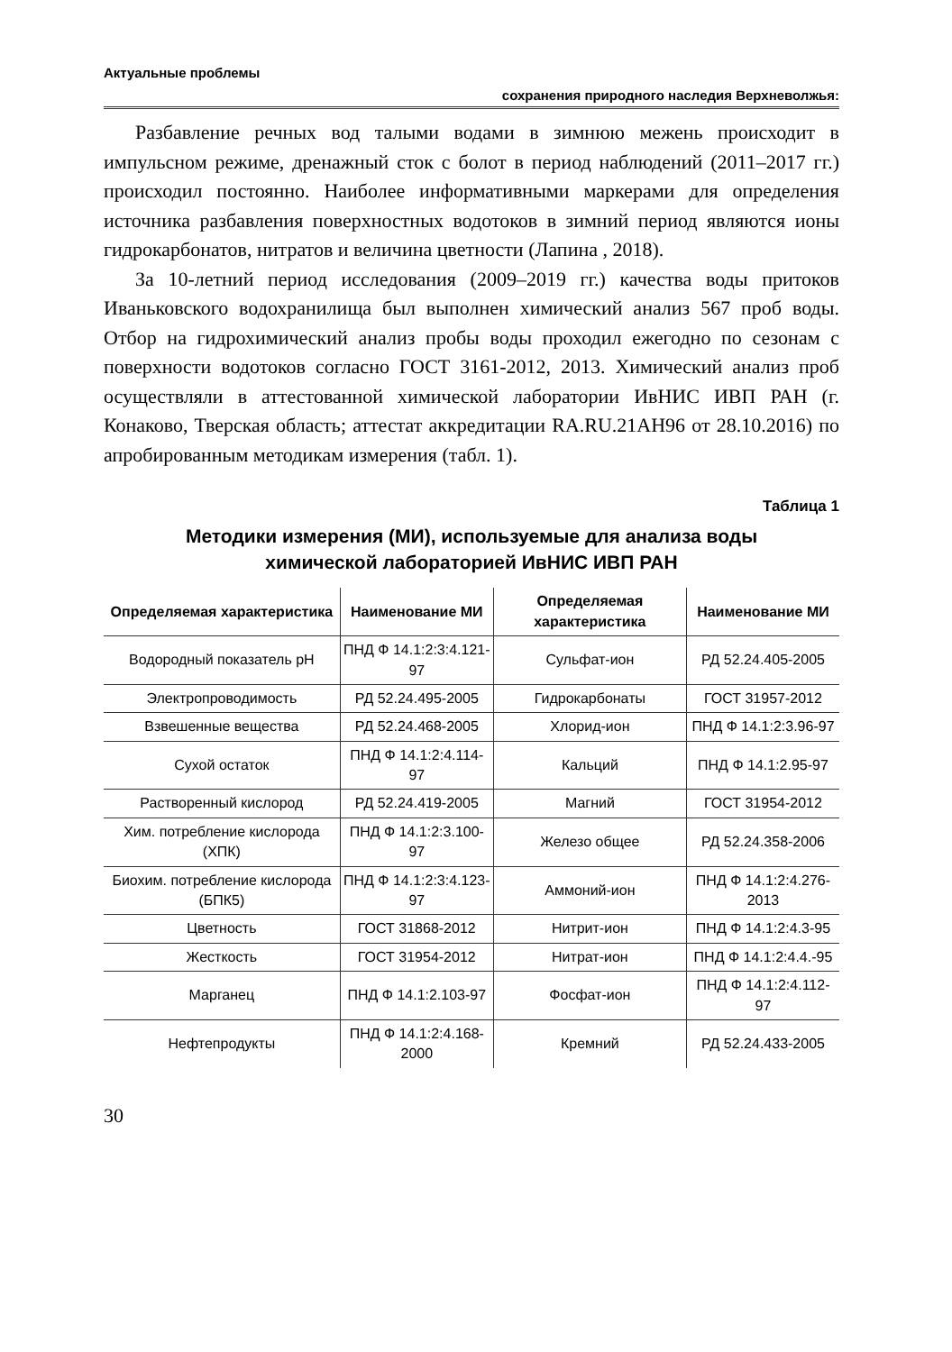Актуальные проблемы
сохранения природного наследия Верхневолжья:
Разбавление речных вод талыми водами в зимнюю межень происходит в импульсном режиме, дренажный сток с болот в период наблюдений (2011–2017 гг.) происходил постоянно. Наиболее информативными маркерами для определения источника разбавления поверхностных водотоков в зимний период являются ионы гидрокарбонатов, нитратов и величина цветности (Лапина , 2018).
За 10-летний период исследования (2009–2019 гг.) качества воды притоков Иваньковского водохранилища был выполнен химический анализ 567 проб воды. Отбор на гидрохимический анализ пробы воды проходил ежегодно по сезонам с поверхности водотоков согласно ГОСТ 3161-2012, 2013. Химический анализ проб осуществляли в аттестованной химической лаборатории ИвНИС ИВП РАН (г. Конаково, Тверская область; аттестат аккредитации RA.RU.21АН96 от 28.10.2016) по апробированным методикам измерения (табл. 1).
Таблица 1
Методики измерения (МИ), используемые для анализа воды
химической лабораторией ИвНИС ИВП РАН
| Определяемая характеристика | Наименование МИ | Определяемая характеристика | Наименование МИ |
| --- | --- | --- | --- |
| Водородный показатель рН | ПНД Ф 14.1:2:3:4.121-97 | Сульфат-ион | РД 52.24.405-2005 |
| Электропроводимость | РД 52.24.495-2005 | Гидрокарбонаты | ГОСТ 31957-2012 |
| Взвешенные вещества | РД 52.24.468-2005 | Хлорид-ион | ПНД Ф 14.1:2:3.96-97 |
| Сухой остаток | ПНД Ф 14.1:2:4.114-97 | Кальций | ПНД Ф 14.1:2.95-97 |
| Растворенный кислород | РД 52.24.419-2005 | Магний | ГОСТ 31954-2012 |
| Хим. потребление кислорода (ХПК) | ПНД Ф 14.1:2:3.100-97 | Железо общее | РД 52.24.358-2006 |
| Биохим. потребление кислорода (БПК5) | ПНД Ф 14.1:2:3:4.123-97 | Аммоний-ион | ПНД Ф 14.1:2:4.276-2013 |
| Цветность | ГОСТ 31868-2012 | Нитрит-ион | ПНД Ф 14.1:2:4.3-95 |
| Жесткость | ГОСТ 31954-2012 | Нитрат-ион | ПНД Ф 14.1:2:4.4.-95 |
| Марганец | ПНД Ф 14.1:2.103-97 | Фосфат-ион | ПНД Ф 14.1:2:4.112-97 |
| Нефтепродукты | ПНД Ф 14.1:2:4.168-2000 | Кремний | РД 52.24.433-2005 |
30